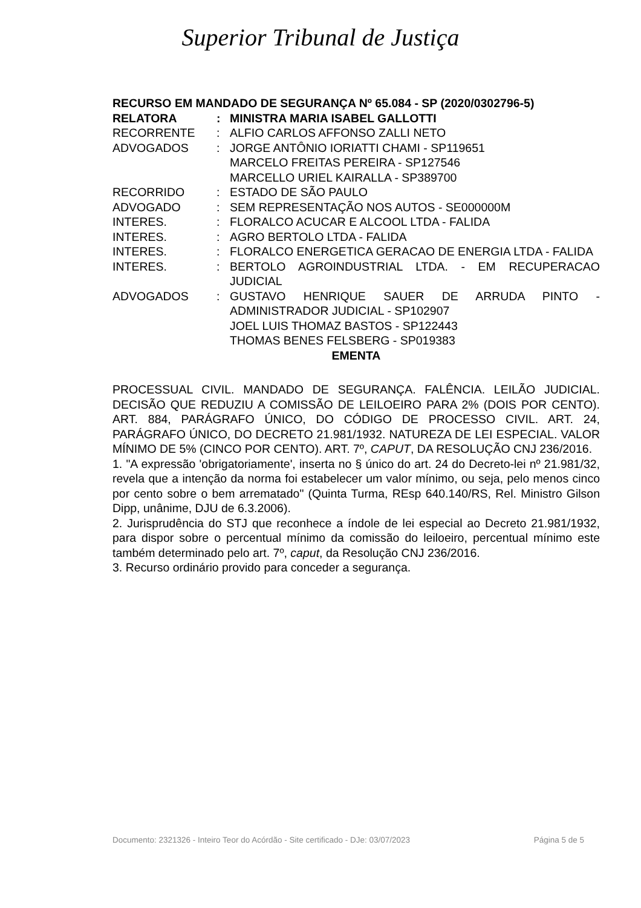Superior Tribunal de Justiça
RECURSO EM MANDADO DE SEGURANÇA Nº 65.084 - SP (2020/0302796-5)
| RELATORA | : | MINISTRA MARIA ISABEL GALLOTTI |
| RECORRENTE | : | ALFIO CARLOS AFFONSO ZALLI NETO |
| ADVOGADOS | : | JORGE ANTÔNIO IORIATTI CHAMI - SP119651 MARCELO FREITAS PEREIRA - SP127546 MARCELLO URIEL KAIRALLA - SP389700 |
| RECORRIDO | : | ESTADO DE SÃO PAULO |
| ADVOGADO | : | SEM REPRESENTAÇÃO NOS AUTOS - SE000000M |
| INTERES. | : | FLORALCO ACUCAR E ALCOOL LTDA - FALIDA |
| INTERES. | : | AGRO BERTOLO LTDA - FALIDA |
| INTERES. | : | FLORALCO ENERGETICA GERACAO DE ENERGIA LTDA - FALIDA |
| INTERES. | : | BERTOLO AGROINDUSTRIAL LTDA. - EM RECUPERACAO JUDICIAL |
| ADVOGADOS | : | GUSTAVO HENRIQUE SAUER DE ARRUDA PINTO - ADMINISTRADOR JUDICIAL - SP102907 JOEL LUIS THOMAZ BASTOS - SP122443 THOMAS BENES FELSBERG - SP019383 |
EMENTA
PROCESSUAL CIVIL. MANDADO DE SEGURANÇA. FALÊNCIA. LEILÃO JUDICIAL. DECISÃO QUE REDUZIU A COMISSÃO DE LEILOEIRO PARA 2% (DOIS POR CENTO). ART. 884, PARÁGRAFO ÚNICO, DO CÓDIGO DE PROCESSO CIVIL. ART. 24, PARÁGRAFO ÚNICO, DO DECRETO 21.981/1932. NATUREZA DE LEI ESPECIAL. VALOR MÍNIMO DE 5% (CINCO POR CENTO). ART. 7º, CAPUT, DA RESOLUÇÃO CNJ 236/2016.
1. "A expressão 'obrigatoriamente', inserta no § único do art. 24 do Decreto-lei nº 21.981/32, revela que a intenção da norma foi estabelecer um valor mínimo, ou seja, pelo menos cinco por cento sobre o bem arrematado" (Quinta Turma, REsp 640.140/RS, Rel. Ministro Gilson Dipp, unânime, DJU de 6.3.2006).
2. Jurisprudência do STJ que reconhece a índole de lei especial ao Decreto 21.981/1932, para dispor sobre o percentual mínimo da comissão do leiloeiro, percentual mínimo este também determinado pelo art. 7º, caput, da Resolução CNJ 236/2016.
3. Recurso ordinário provido para conceder a segurança.
Documento: 2321326 - Inteiro Teor do Acórdão - Site certificado - DJe: 03/07/2023 Página 5 de 5